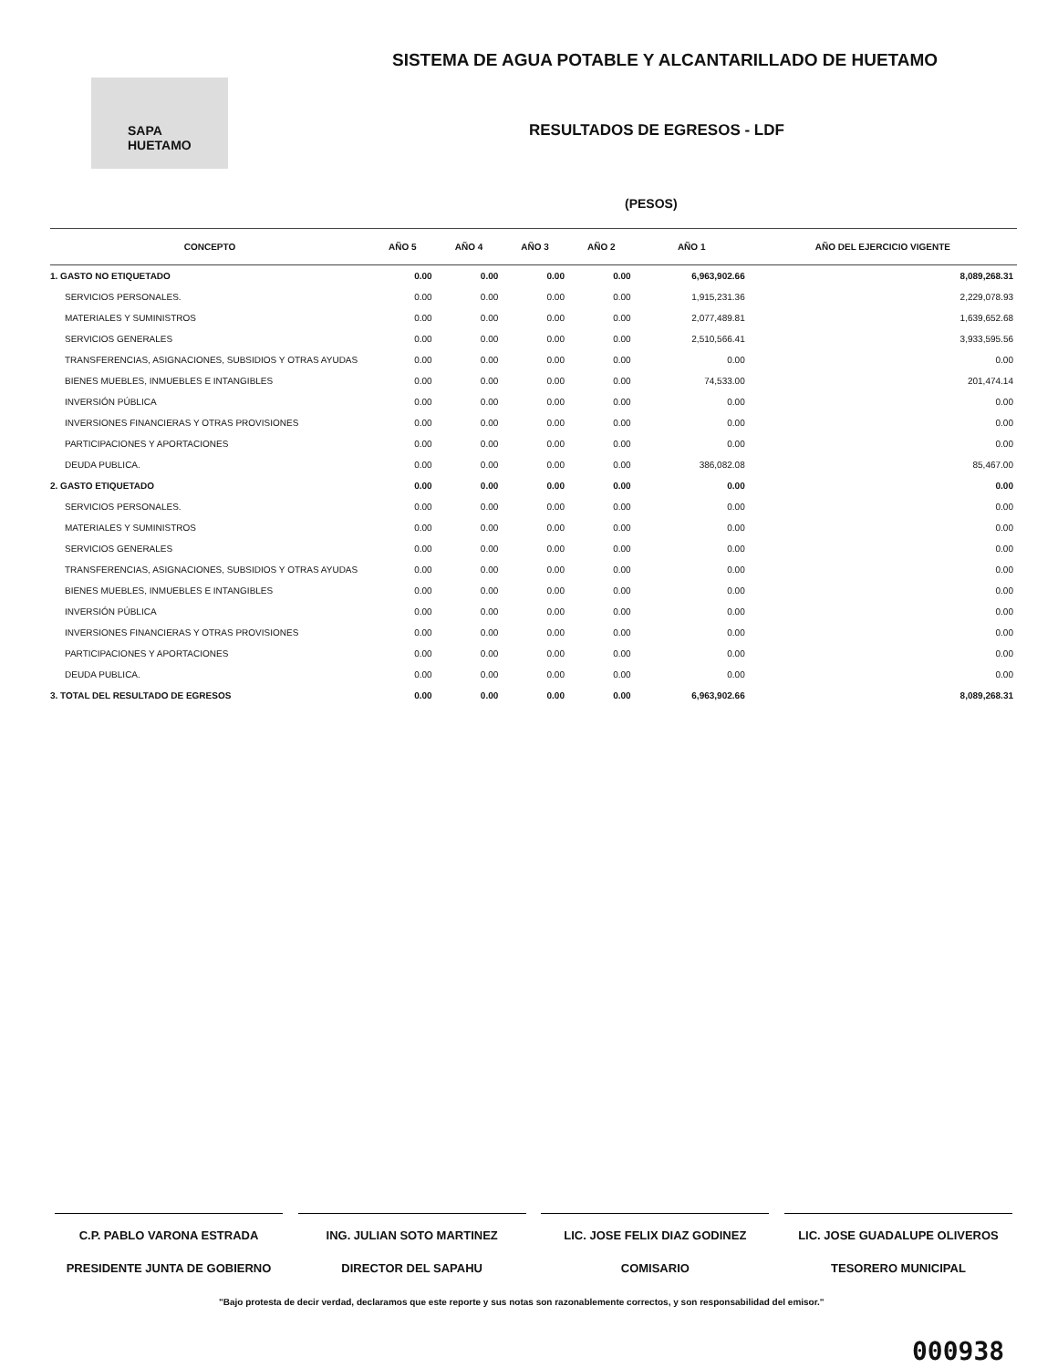SISTEMA DE AGUA POTABLE Y ALCANTARILLADO DE HUETAMO
SAPA HUETAMO
RESULTADOS DE EGRESOS - LDF
(PESOS)
| CONCEPTO | AÑO 5 | AÑO 4 | AÑO 3 | AÑO 2 | AÑO 1 | AÑO DEL EJERCICIO VIGENTE |
| --- | --- | --- | --- | --- | --- | --- |
| 1. GASTO NO ETIQUETADO | 0.00 | 0.00 | 0.00 | 0.00 | 6,963,902.66 | 8,089,268.31 |
| SERVICIOS PERSONALES. | 0.00 | 0.00 | 0.00 | 0.00 | 1,915,231.36 | 2,229,078.93 |
| MATERIALES Y SUMINISTROS | 0.00 | 0.00 | 0.00 | 0.00 | 2,077,489.81 | 1,639,652.68 |
| SERVICIOS GENERALES | 0.00 | 0.00 | 0.00 | 0.00 | 2,510,566.41 | 3,933,595.56 |
| TRANSFERENCIAS, ASIGNACIONES, SUBSIDIOS Y OTRAS AYUDAS | 0.00 | 0.00 | 0.00 | 0.00 | 0.00 | 0.00 |
| BIENES MUEBLES, INMUEBLES E INTANGIBLES | 0.00 | 0.00 | 0.00 | 0.00 | 74,533.00 | 201,474.14 |
| INVERSIÓN PÚBLICA | 0.00 | 0.00 | 0.00 | 0.00 | 0.00 | 0.00 |
| INVERSIONES FINANCIERAS Y OTRAS PROVISIONES | 0.00 | 0.00 | 0.00 | 0.00 | 0.00 | 0.00 |
| PARTICIPACIONES Y APORTACIONES | 0.00 | 0.00 | 0.00 | 0.00 | 0.00 | 0.00 |
| DEUDA PUBLICA. | 0.00 | 0.00 | 0.00 | 0.00 | 386,082.08 | 85,467.00 |
| 2. GASTO ETIQUETADO | 0.00 | 0.00 | 0.00 | 0.00 | 0.00 | 0.00 |
| SERVICIOS PERSONALES. | 0.00 | 0.00 | 0.00 | 0.00 | 0.00 | 0.00 |
| MATERIALES Y SUMINISTROS | 0.00 | 0.00 | 0.00 | 0.00 | 0.00 | 0.00 |
| SERVICIOS GENERALES | 0.00 | 0.00 | 0.00 | 0.00 | 0.00 | 0.00 |
| TRANSFERENCIAS, ASIGNACIONES, SUBSIDIOS Y OTRAS AYUDAS | 0.00 | 0.00 | 0.00 | 0.00 | 0.00 | 0.00 |
| BIENES MUEBLES, INMUEBLES E INTANGIBLES | 0.00 | 0.00 | 0.00 | 0.00 | 0.00 | 0.00 |
| INVERSIÓN PÚBLICA | 0.00 | 0.00 | 0.00 | 0.00 | 0.00 | 0.00 |
| INVERSIONES FINANCIERAS Y OTRAS PROVISIONES | 0.00 | 0.00 | 0.00 | 0.00 | 0.00 | 0.00 |
| PARTICIPACIONES Y APORTACIONES | 0.00 | 0.00 | 0.00 | 0.00 | 0.00 | 0.00 |
| DEUDA PUBLICA. | 0.00 | 0.00 | 0.00 | 0.00 | 0.00 | 0.00 |
| 3. TOTAL DEL RESULTADO DE EGRESOS | 0.00 | 0.00 | 0.00 | 0.00 | 6,963,902.66 | 8,089,268.31 |
C.P. PABLO VARONA ESTRADA
PRESIDENTE JUNTA DE GOBIERNO
ING. JULIAN SOTO MARTINEZ
DIRECTOR DEL SAPAHU
LIC. JOSE FELIX DIAZ GODINEZ
COMISARIO
LIC. JOSE GUADALUPE OLIVEROS
TESORERO MUNICIPAL
"Bajo protesta de decir verdad, declaramos que este reporte y sus notas son razonablemente correctos, y son responsabilidad del emisor."
000938